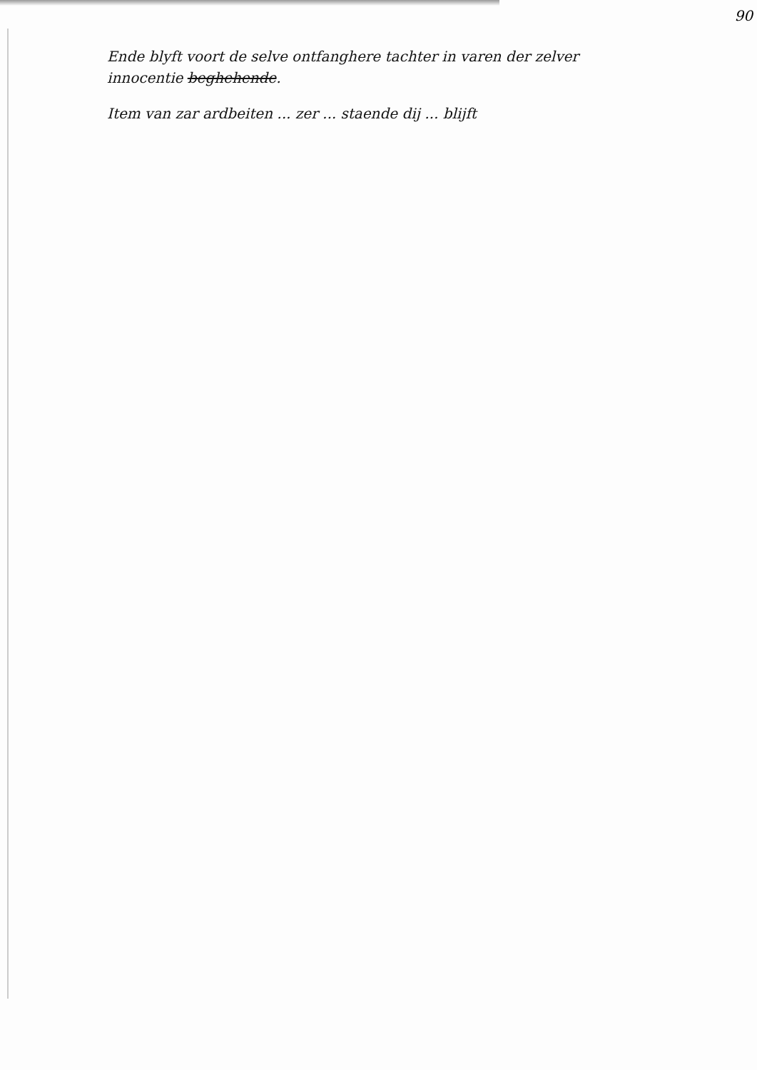90
Ende blyft voort de selve ontfanghere tachter in varen der zelver
innocentie beghehende.
Item van zar ardbeiten ... zer ... staende dij ... blijft